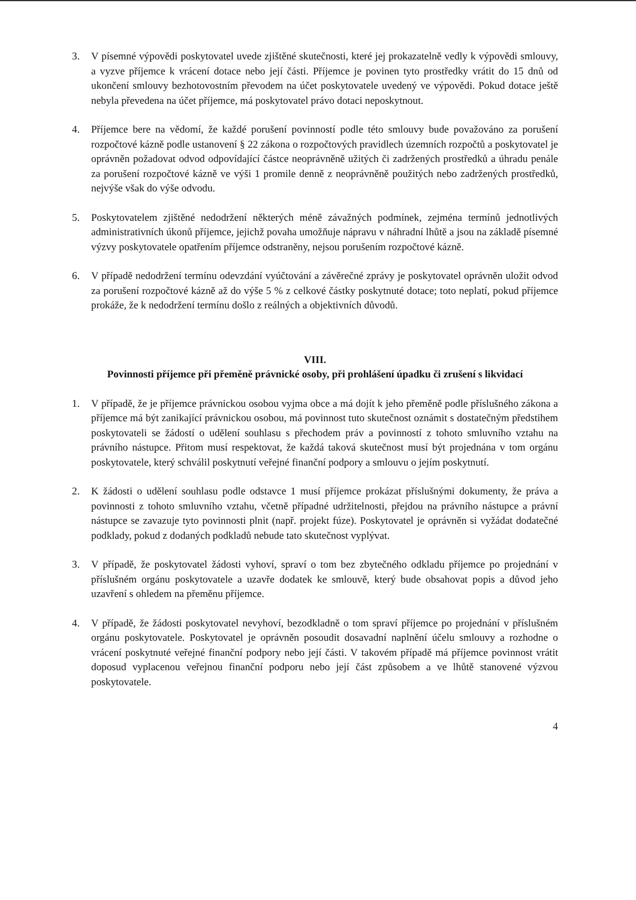3. V písemné výpovědi poskytovatel uvede zjištěné skutečnosti, které jej prokazatelně vedly k výpovědi smlouvy, a vyzve příjemce k vrácení dotace nebo její části. Příjemce je povinen tyto prostředky vrátit do 15 dnů od ukončení smlouvy bezhotovostním převodem na účet poskytovatele uvedený ve výpovědi. Pokud dotace ještě nebyla převedena na účet příjemce, má poskytovatel právo dotaci neposkytnout.
4. Příjemce bere na vědomí, že každé porušení povinností podle této smlouvy bude považováno za porušení rozpočtové kázně podle ustanovení § 22 zákona o rozpočtových pravidlech územních rozpočtů a poskytovatel je oprávněn požadovat odvod odpovídající částce neoprávněně užitých či zadržených prostředků a úhradu penále za porušení rozpočtové kázně ve výši 1 promile denně z neoprávněně použitých nebo zadržených prostředků, nejvýše však do výše odvodu.
5. Poskytovatelem zjištěné nedodržení některých méně závažných podmínek, zejména termínů jednotlivých administrativních úkonů příjemce, jejichž povaha umožňuje nápravu v náhradní lhůtě a jsou na základě písemné výzvy poskytovatele opatřením příjemce odstraněny, nejsou porušením rozpočtové kázně.
6. V případě nedodržení termínu odevzdání vyúčtování a závěrečné zprávy je poskytovatel oprávněn uložit odvod za porušení rozpočtové kázně až do výše 5 % z celkové částky poskytnuté dotace; toto neplatí, pokud příjemce prokáže, že k nedodržení termínu došlo z reálných a objektivních důvodů.
VIII.
Povinnosti příjemce při přeměně právnické osoby, při prohlášení úpadku či zrušení s likvidací
1. V případě, že je příjemce právnickou osobou vyjma obce a má dojít k jeho přeměně podle příslušného zákona a příjemce má být zanikající právnickou osobou, má povinnost tuto skutečnost oznámit s dostatečným předstihem poskytovateli se žádostí o udělení souhlasu s přechodem práv a povinností z tohoto smluvního vztahu na právního nástupce. Přitom musí respektovat, že každá taková skutečnost musí být projednána v tom orgánu poskytovatele, který schválil poskytnutí veřejné finanční podpory a smlouvu o jejím poskytnutí.
2. K žádosti o udělení souhlasu podle odstavce 1 musí příjemce prokázat příslušnými dokumenty, že práva a povinnosti z tohoto smluvního vztahu, včetně případné udržitelnosti, přejdou na právního nástupce a právní nástupce se zavazuje tyto povinnosti plnit (např. projekt fúze). Poskytovatel je oprávněn si vyžádat dodatečné podklady, pokud z dodaných podkladů nebude tato skutečnost vyplývat.
3. V případě, že poskytovatel žádosti vyhoví, spraví o tom bez zbytečného odkladu příjemce po projednání v příslušném orgánu poskytovatele a uzavře dodatek ke smlouvě, který bude obsahovat popis a důvod jeho uzavření s ohledem na přeměnu příjemce.
4. V případě, že žádosti poskytovatel nevyhoví, bezodkladně o tom spraví příjemce po projednání v příslušném orgánu poskytovatele. Poskytovatel je oprávněn posoudit dosavadní naplnění účelu smlouvy a rozhodne o vrácení poskytnuté veřejné finanční podpory nebo její části. V takovém případě má příjemce povinnost vrátit doposud vyplacenou veřejnou finanční podporu nebo její část způsobem a ve lhůtě stanovené výzvou poskytovatele.
4